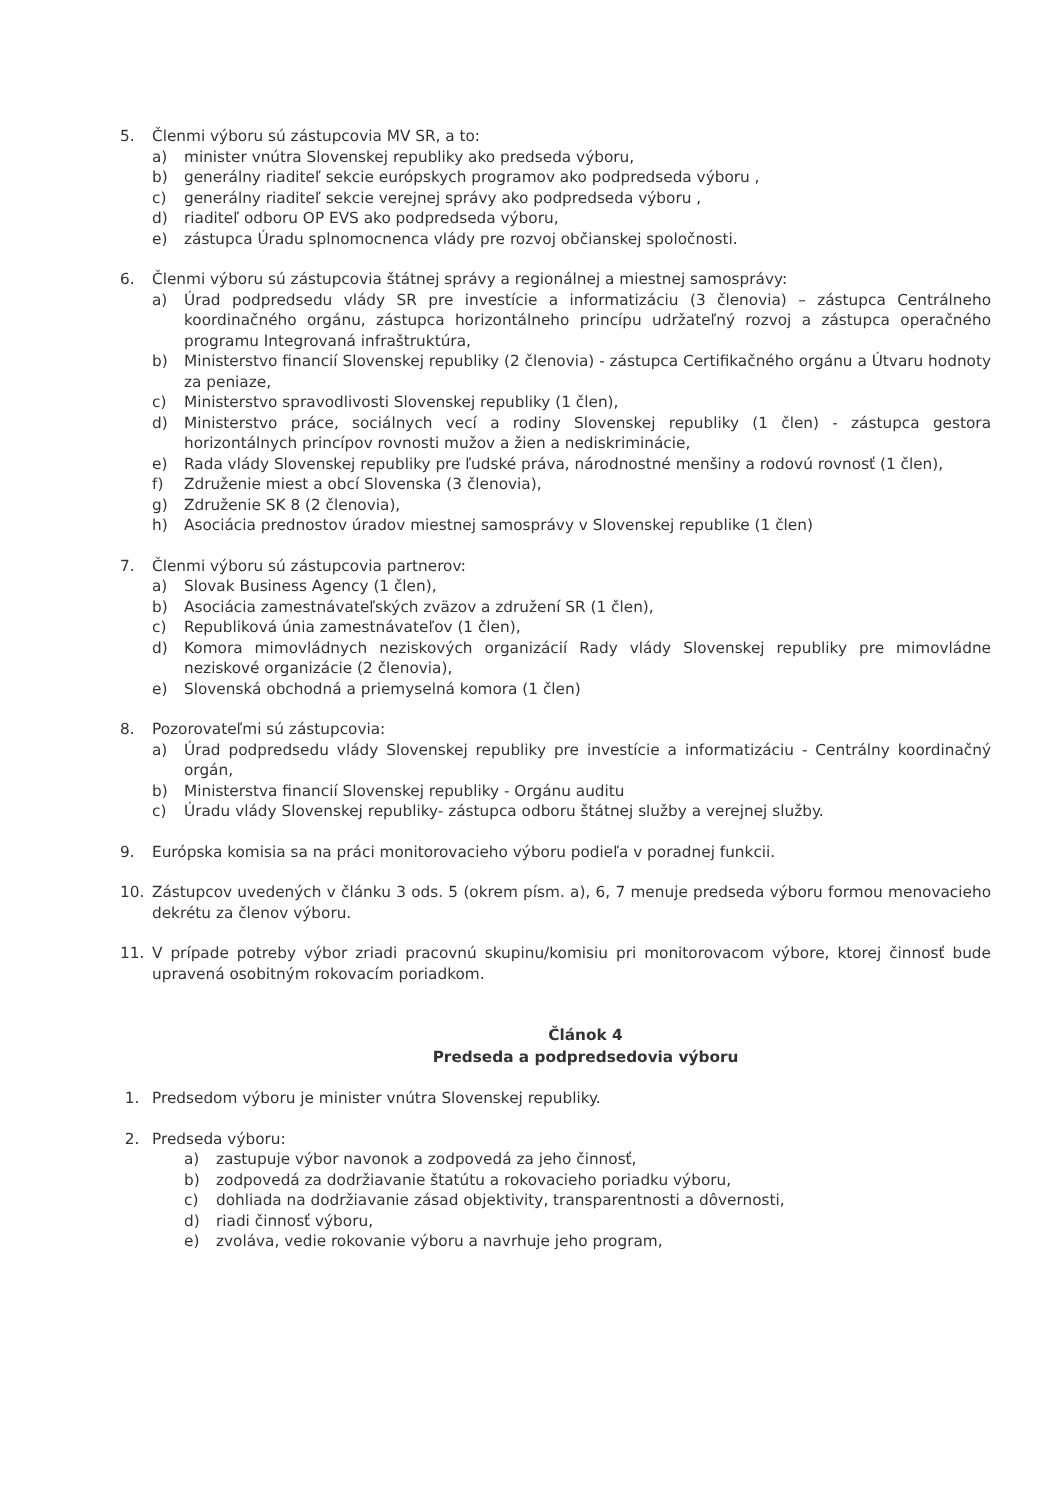5. Členmi výboru sú zástupcovia MV SR, a to:
a) minister vnútra Slovenskej republiky ako predseda výboru,
b) generálny riaditeľ sekcie európskych programov ako podpredseda výboru ,
c) generálny riaditeľ sekcie verejnej správy ako podpredseda výboru ,
d) riaditeľ odboru OP EVS ako podpredseda výboru,
e) zástupca Úradu splnomocnenca vlády pre rozvoj občianskej spoločnosti.
6. Členmi výboru sú zástupcovia štátnej správy a regionálnej a miestnej samosprávy:
a) Úrad podpredsedu vlády SR pre investície a informatizáciu (3 členovia) – zástupca Centrálneho koordinačného orgánu, zástupca horizontálneho princípu udržateľný rozvoj a zástupca operačného programu Integrovaná infraštruktúra,
b) Ministerstvo financií Slovenskej republiky (2 členovia) - zástupca Certifikačného orgánu a Útvaru hodnoty za peniaze,
c) Ministerstvo spravodlivosti Slovenskej republiky (1 člen),
d) Ministerstvo práce, sociálnych vecí a rodiny Slovenskej republiky (1 člen) - zástupca gestora horizontálnych princípov rovnosti mužov a žien a nediskriminácie,
e) Rada vlády Slovenskej republiky pre ľudské práva, národnostné menšiny a rodovú rovnosť (1 člen),
f) Združenie miest a obcí Slovenska (3 členovia),
g) Združenie SK 8 (2 členovia),
h) Asociácia prednostov úradov miestnej samosprávy v Slovenskej republike (1 člen)
7. Členmi výboru sú zástupcovia partnerov:
a) Slovak Business Agency (1 člen),
b) Asociácia zamestnávateľských zväzov a združení SR (1 člen),
c) Republiková únia zamestnávateľov (1 člen),
d) Komora mimovládnych neziskových organizácií Rady vlády Slovenskej republiky pre mimovládne neziskové organizácie (2 členovia),
e) Slovenská obchodná a priemyselná komora (1 člen)
8. Pozorovateľmi sú zástupcovia:
a) Úrad podpredsedu vlády Slovenskej republiky pre investície a informatizáciu - Centrálny koordinačný orgán,
b) Ministerstva financií Slovenskej republiky - Orgánu auditu
c) Úradu vlády Slovenskej republiky- zástupca odboru štátnej služby a verejnej služby.
9. Európska komisia sa na práci monitorovacieho výboru podieľa v poradnej funkcii.
10. Zástupcov uvedených v článku 3 ods. 5 (okrem písm. a), 6, 7 menuje predseda výboru formou menovacieho dekrétu za členov výboru.
11. V prípade potreby výbor zriadi pracovnú skupinu/komisiu pri monitorovacom výbore, ktorej činnosť bude upravená osobitným rokovacím poriadkom.
Článok 4
Predseda a podpredsedovia výboru
1. Predsedom výboru je minister vnútra Slovenskej republiky.
2. Predseda výboru:
a) zastupuje výbor navonok a zodpovedá za jeho činnosť,
b) zodpovedá za dodržiavanie štatútu a rokovacieho poriadku výboru,
c) dohliada na dodržiavanie zásad objektivity, transparentnosti a dôvernosti,
d) riadi činnosť výboru,
e) zvoláva, vedie rokovanie výboru a navrhuje jeho program,